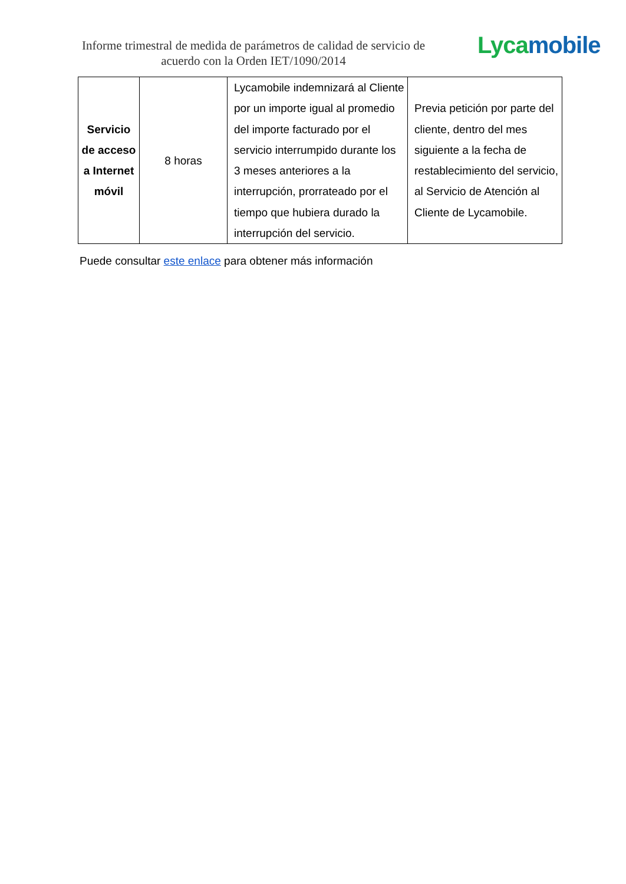Informe trimestral de medida de parámetros de calidad de servicio de acuerdo con la Orden IET/1090/2014
Lyca mobile
| Servicio de acceso a Internet móvil | 8 horas | Lycamobile indemnizará al Cliente por un importe igual al promedio del importe facturado por el servicio interrumpido durante los 3 meses anteriores a la interrupción, prorrateado por el tiempo que hubiera durado la interrupción del servicio. | Previa petición por parte del cliente, dentro del mes siguiente a la fecha de restablecimiento del servicio, al Servicio de Atención al Cliente de Lycamobile. |
Puede consultar este enlace para obtener más información